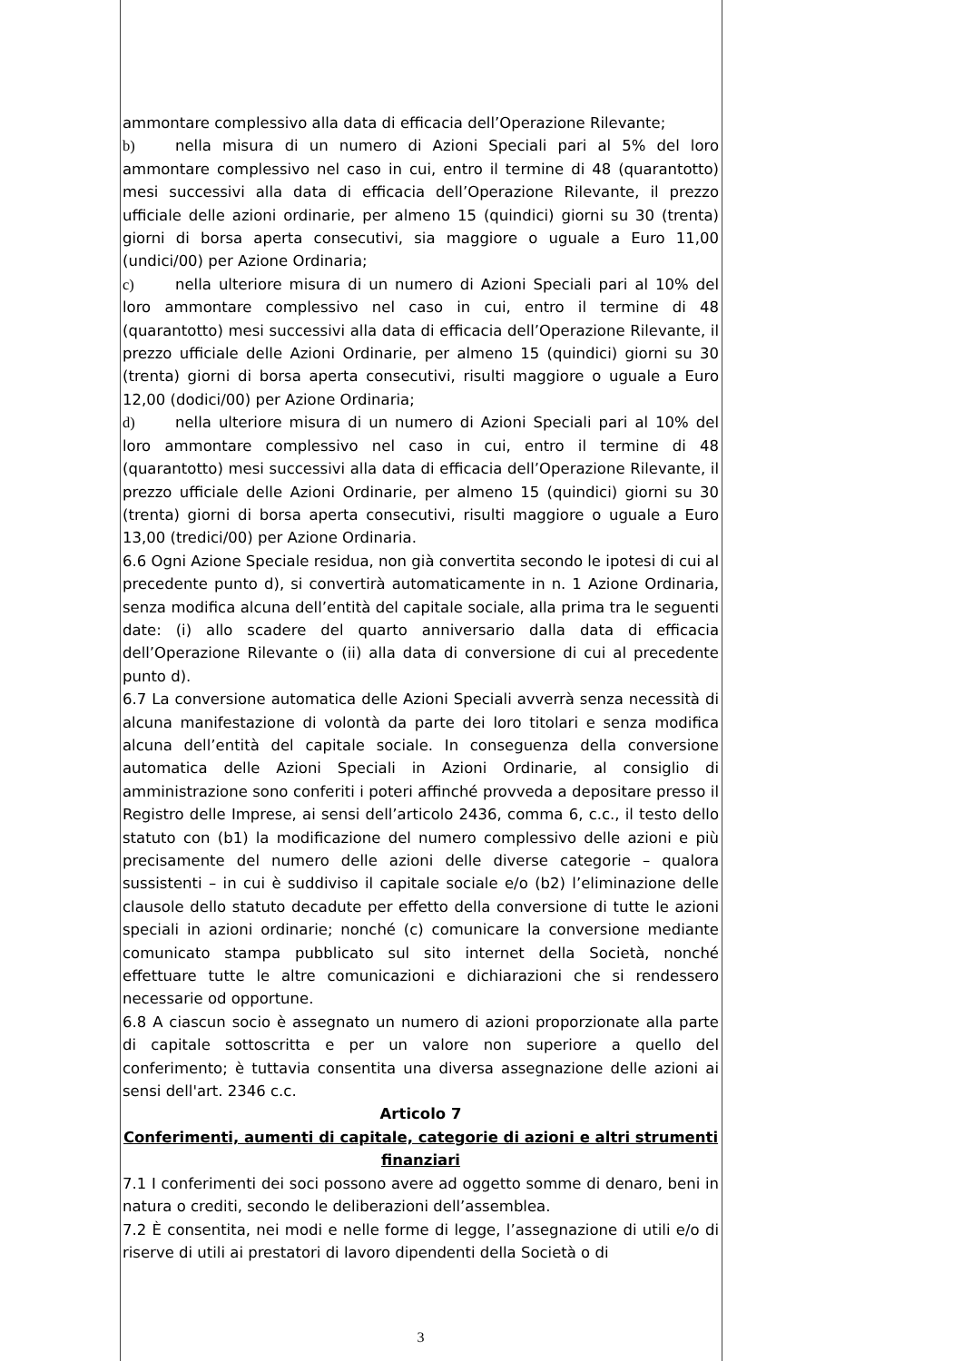ammontare complessivo alla data di efficacia dell’Operazione Rilevante;
b) nella misura di un numero di Azioni Speciali pari al 5% del loro ammontare complessivo nel caso in cui, entro il termine di 48 (quarantotto) mesi successivi alla data di efficacia dell’Operazione Rilevante, il prezzo ufficiale delle azioni ordinarie, per almeno 15 (quindici) giorni su 30 (trenta) giorni di borsa aperta consecutivi, sia maggiore o uguale a Euro 11,00 (undici/00) per Azione Ordinaria;
c) nella ulteriore misura di un numero di Azioni Speciali pari al 10% del loro ammontare complessivo nel caso in cui, entro il termine di 48 (quarantotto) mesi successivi alla data di efficacia dell’Operazione Rilevante, il prezzo ufficiale delle Azioni Ordinarie, per almeno 15 (quindici) giorni su 30 (trenta) giorni di borsa aperta consecutivi, risulti maggiore o uguale a Euro 12,00 (dodici/00) per Azione Ordinaria;
d) nella ulteriore misura di un numero di Azioni Speciali pari al 10% del loro ammontare complessivo nel caso in cui, entro il termine di 48 (quarantotto) mesi successivi alla data di efficacia dell’Operazione Rilevante, il prezzo ufficiale delle Azioni Ordinarie, per almeno 15 (quindici) giorni su 30 (trenta) giorni di borsa aperta consecutivi, risulti maggiore o uguale a Euro 13,00 (tredici/00) per Azione Ordinaria.
6.6 Ogni Azione Speciale residua, non già convertita secondo le ipotesi di cui al precedente punto d), si convertirà automaticamente in n. 1 Azione Ordinaria, senza modifica alcuna dell’entità del capitale sociale, alla prima tra le seguenti date: (i) allo scadere del quarto anniversario dalla data di efficacia dell’Operazione Rilevante o (ii) alla data di conversione di cui al precedente punto d).
6.7 La conversione automatica delle Azioni Speciali avverrà senza necessità di alcuna manifestazione di volontà da parte dei loro titolari e senza modifica alcuna dell’entità del capitale sociale. In conseguenza della conversione automatica delle Azioni Speciali in Azioni Ordinarie, al consiglio di amministrazione sono conferiti i poteri affinché provveda a depositare presso il Registro delle Imprese, ai sensi dell’articolo 2436, comma 6, c.c., il testo dello statuto con (b1) la modificazione del numero complessivo delle azioni e più precisamente del numero delle azioni delle diverse categorie – qualora sussistenti – in cui è suddiviso il capitale sociale e/o (b2) l’eliminazione delle clausole dello statuto decadute per effetto della conversione di tutte le azioni speciali in azioni ordinarie; nonché (c) comunicare la conversione mediante comunicato stampa pubblicato sul sito internet della Società, nonché effettuare tutte le altre comunicazioni e dichiarazioni che si rendessero necessarie od opportune.
6.8 A ciascun socio è assegnato un numero di azioni proporzionate alla parte di capitale sottoscritta e per un valore non superiore a quello del conferimento; è tuttavia consentita una diversa assegnazione delle azioni ai sensi dell'art. 2346 c.c.
Articolo 7
Conferimenti, aumenti di capitale, categorie di azioni e altri strumenti finanziari
7.1 I conferimenti dei soci possono avere ad oggetto somme di denaro, beni in natura o crediti, secondo le deliberazioni dell’assemblea.
7.2 È consentita, nei modi e nelle forme di legge, l’assegnazione di utili e/o di riserve di utili ai prestatori di lavoro dipendenti della Società o di
3